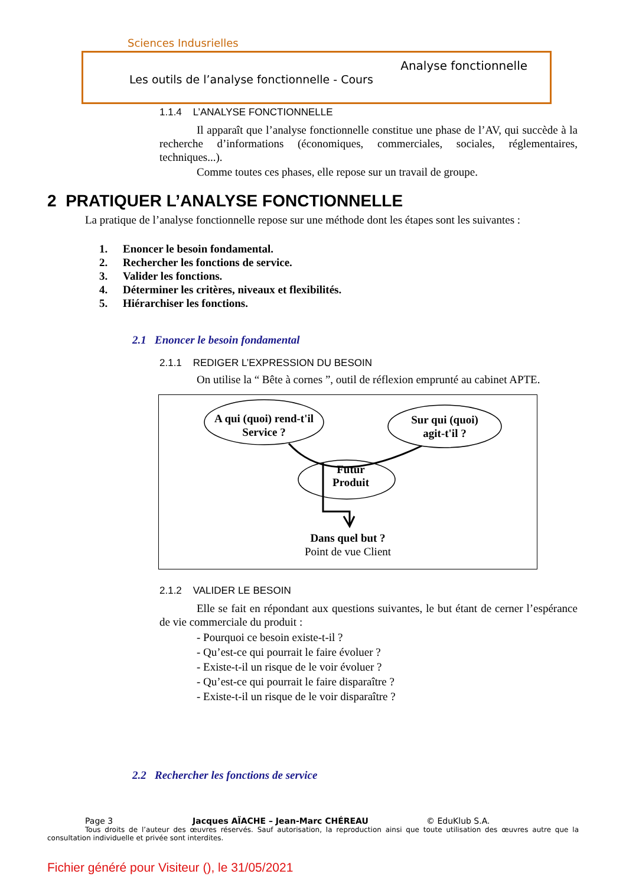Sciences Indusrielles
Analyse fonctionnelle
Les outils de l’analyse fonctionnelle - Cours
1.1.4 L’ANALYSE FONCTIONNELLE
Il apparaît que l’analyse fonctionnelle constitue une phase de l’AV, qui succède à la recherche d’informations (économiques, commerciales, sociales, réglementaires, techniques...).
Comme toutes ces phases, elle repose sur un travail de groupe.
2 PRATIQUER L’ANALYSE FONCTIONNELLE
La pratique de l’analyse fonctionnelle repose sur une méthode dont les étapes sont les suivantes :
1. Enoncer le besoin fondamental.
2. Rechercher les fonctions de service.
3. Valider les fonctions.
4. Déterminer les critères, niveaux et flexibilités.
5. Hiérarchiser les fonctions.
2.1 Enoncer le besoin fondamental
2.1.1 REDIGER L’EXPRESSION DU BESOIN
On utilise la “ Bête à cornes ”, outil de réflexion emprunté au cabinet APTE.
A qui (quoi) rend-t'il
Service ?
Sur qui (quoi)
agit-t'il ?
Futur
Produit
Dans quel but ?
Point de vue Client
2.1.2 VALIDER LE BESOIN
Elle se fait en répondant aux questions suivantes, le but étant de cerner l’espérance de vie commerciale du produit :
- Pourquoi ce besoin existe-t-il ?
- Qu’est-ce qui pourrait le faire évoluer ?
- Existe-t-il un risque de le voir évoluer ?
- Qu’est-ce qui pourrait le faire disparaître ?
- Existe-t-il un risque de le voir disparaître ?
2.2 Rechercher les fonctions de service
Page 3 Jacques AÏACHE – Jean-Marc CHÉREAU © EduKlub S.A.
Tous droits de l’auteur des œuvres réservés. Sauf autorisation, la reproduction ainsi que toute utilisation des œuvres autre que la consultation individuelle et privée sont interdites.
Fichier généré pour Visiteur (), le 31/05/2021